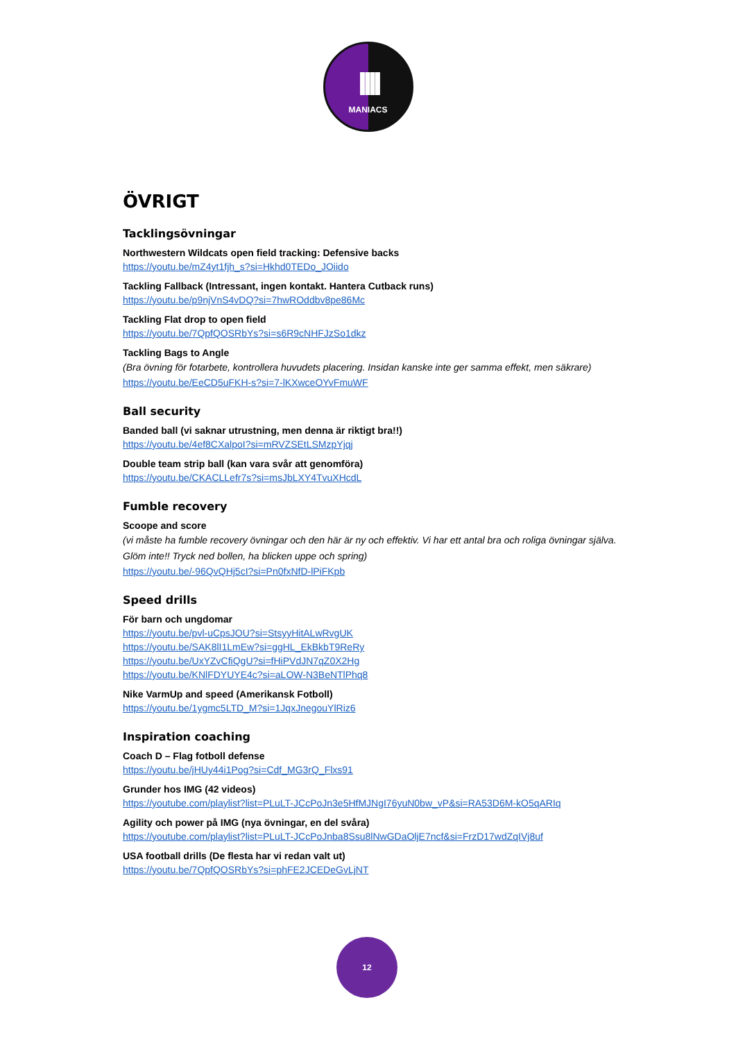IIII
MANIACS
ÖVRIGT
Tacklingsövningar
Northwestern Wildcats open field tracking: Defensive backs
https://youtu.be/mZ4yt1fjh_s?si=Hkhd0TEDo_JOiido
Tackling Fallback (Intressant, ingen kontakt. Hantera Cutback runs)
https://youtu.be/p9njVnS4vDQ?si=7hwROddbv8pe86Mc
Tackling Flat drop to open field
https://youtu.be/7QpfQOSRbYs?si=s6R9cNHFJzSo1dkz
Tackling Bags to Angle
(Bra övning för fotarbete, kontrollera huvudets placering. Insidan kanske inte ger samma effekt, men säkrare)
https://youtu.be/EeCD5uFKH-s?si=7-lKXwceOYvFmuWF
Ball security
Banded ball (vi saknar utrustning, men denna är riktigt bra!!)
https://youtu.be/4ef8CXalpoI?si=mRVZSEtLSMzpYjqj
Double team strip ball (kan vara svår att genomföra)
https://youtu.be/CKACLLefr7s?si=msJbLXY4TvuXHcdL
Fumble recovery
Scoope and score
(vi måste ha fumble recovery övningar och den här är ny och effektiv. Vi har ett antal bra och roliga övningar själva. Glöm inte!! Tryck ned bollen, ha blicken uppe och spring)
https://youtu.be/-96QvQHj5cI?si=Pn0fxNfD-lPiFKpb
Speed drills
För barn och ungdomar
https://youtu.be/pvl-uCpsJOU?si=StsyyHitALwRvgUK
https://youtu.be/SAK8lI1LmEw?si=ggHL_EkBkbT9ReRy
https://youtu.be/UxYZvCfiQgU?si=fHiPVdJN7qZ0X2Hg
https://youtu.be/KNlFDYUYE4c?si=aLOW-N3BeNTlPhq8
Nike VarmUp and speed (Amerikansk Fotboll)
https://youtu.be/1ygmc5LTD_M?si=1JqxJnegouYlRiz6
Inspiration coaching
Coach D – Flag fotboll defense
https://youtu.be/jHUy44i1Pog?si=Cdf_MG3rQ_Flxs91
Grunder hos IMG (42 videos)
https://youtube.com/playlist?list=PLuLT-JCcPoJn3e5HfMJNgI76yuN0bw_vP&si=RA53D6M-kO5qARIq
Agility och power på IMG (nya övningar, en del svåra)
https://youtube.com/playlist?list=PLuLT-JCcPoJnba8Ssu8lNwGDaOljE7ncf&si=FrzD17wdZqIVj8uf
USA football drills (De flesta har vi redan valt ut)
https://youtu.be/7QpfQOSRbYs?si=phFE2JCEDeGvLjNT
12